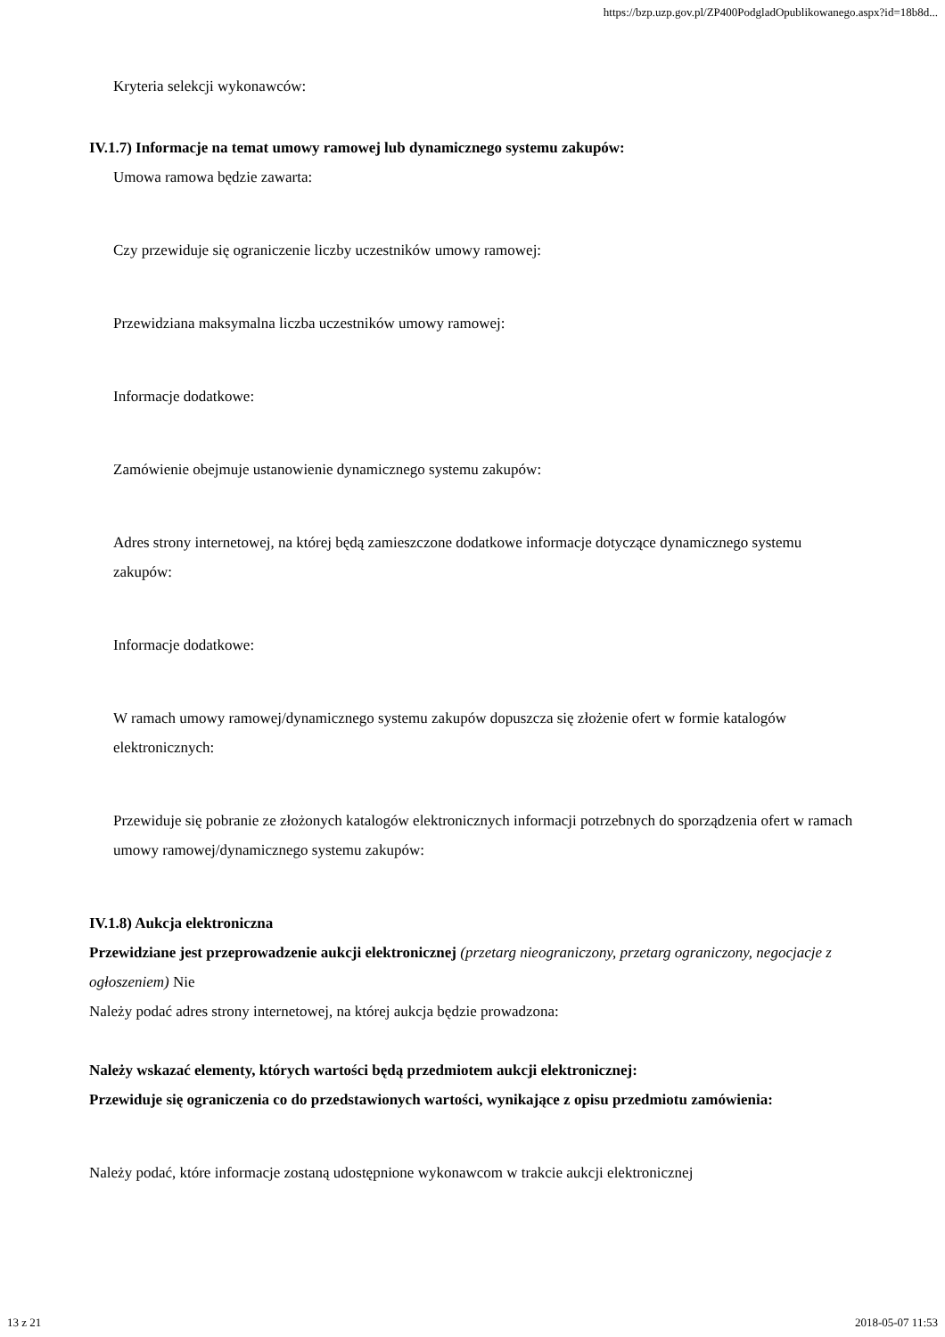https://bzp.uzp.gov.pl/ZP400PodgladOpublikowanego.aspx?id=18b8d...
Kryteria selekcji wykonawców:
IV.1.7) Informacje na temat umowy ramowej lub dynamicznego systemu zakupów:
Umowa ramowa będzie zawarta:
Czy przewiduje się ograniczenie liczby uczestników umowy ramowej:
Przewidziana maksymalna liczba uczestników umowy ramowej:
Informacje dodatkowe:
Zamówienie obejmuje ustanowienie dynamicznego systemu zakupów:
Adres strony internetowej, na której będą zamieszczone dodatkowe informacje dotyczące dynamicznego systemu zakupów:
Informacje dodatkowe:
W ramach umowy ramowej/dynamicznego systemu zakupów dopuszcza się złożenie ofert w formie katalogów elektronicznych:
Przewiduje się pobranie ze złożonych katalogów elektronicznych informacji potrzebnych do sporządzenia ofert w ramach umowy ramowej/dynamicznego systemu zakupów:
IV.1.8) Aukcja elektroniczna
Przewidziane jest przeprowadzenie aukcji elektronicznej (przetarg nieograniczony, przetarg ograniczony, negocjacje z ogłoszeniem) Nie
Należy podać adres strony internetowej, na której aukcja będzie prowadzona:
Należy wskazać elementy, których wartości będą przedmiotem aukcji elektronicznej:
Przewiduje się ograniczenia co do przedstawionych wartości, wynikające z opisu przedmiotu zamówienia:
Należy podać, które informacje zostaną udostępnione wykonawcom w trakcie aukcji elektronicznej
13 z 21 2018-05-07 11:53